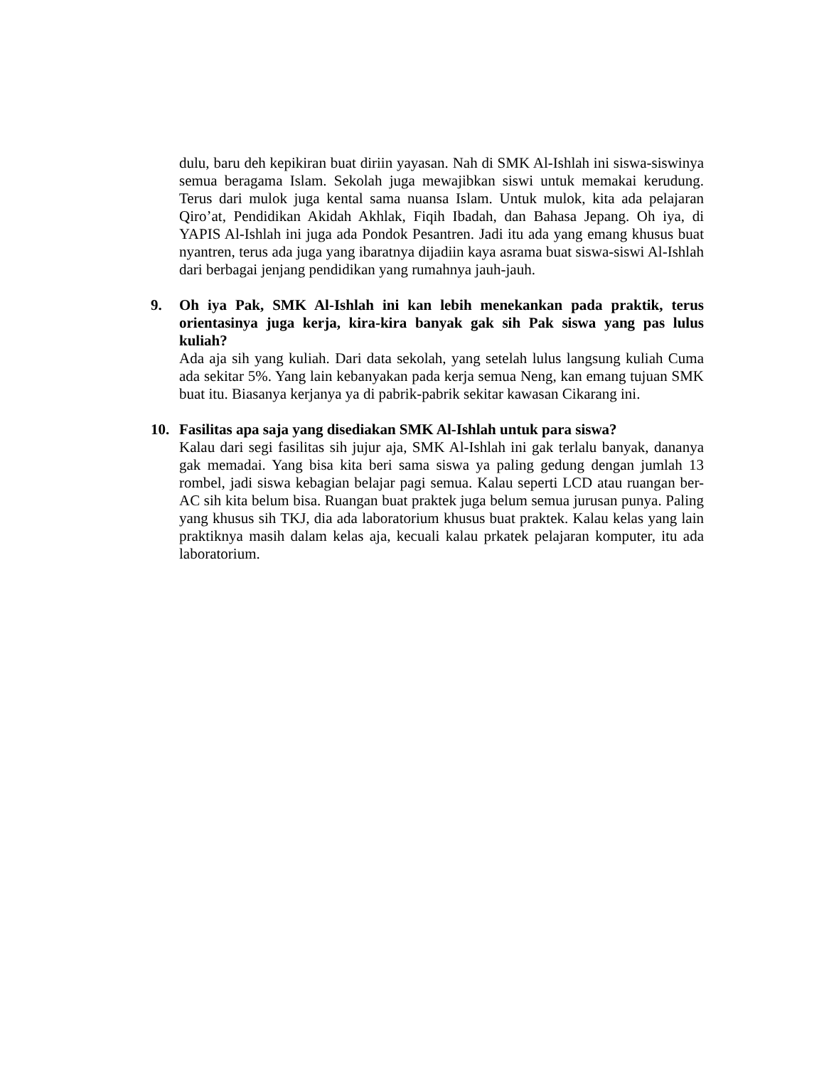dulu, baru deh kepikiran buat diriin yayasan. Nah di SMK Al-Ishlah ini siswa-siswinya semua beragama Islam. Sekolah juga mewajibkan siswi untuk memakai kerudung. Terus dari mulok juga kental sama nuansa Islam. Untuk mulok, kita ada pelajaran Qiro’at, Pendidikan Akidah Akhlak, Fiqih Ibadah, dan Bahasa Jepang. Oh iya, di YAPIS Al-Ishlah ini juga ada Pondok Pesantren. Jadi itu ada yang emang khusus buat nyantren, terus ada juga yang ibaratnya dijadiin kaya asrama buat siswa-siswi Al-Ishlah dari berbagai jenjang pendidikan yang rumahnya jauh-jauh.
9. Oh iya Pak, SMK Al-Ishlah ini kan lebih menekankan pada praktik, terus orientasinya juga kerja, kira-kira banyak gak sih Pak siswa yang pas lulus kuliah?
Ada aja sih yang kuliah. Dari data sekolah, yang setelah lulus langsung kuliah Cuma ada sekitar 5%. Yang lain kebanyakan pada kerja semua Neng, kan emang tujuan SMK buat itu. Biasanya kerjanya ya di pabrik-pabrik sekitar kawasan Cikarang ini.
10. Fasilitas apa saja yang disediakan SMK Al-Ishlah untuk para siswa?
Kalau dari segi fasilitas sih jujur aja, SMK Al-Ishlah ini gak terlalu banyak, dananya gak memadai. Yang bisa kita beri sama siswa ya paling gedung dengan jumlah 13 rombel, jadi siswa kebagian belajar pagi semua. Kalau seperti LCD atau ruangan ber-AC sih kita belum bisa. Ruangan buat praktek juga belum semua jurusan punya. Paling yang khusus sih TKJ, dia ada laboratorium khusus buat praktek. Kalau kelas yang lain praktiknya masih dalam kelas aja, kecuali kalau prkatek pelajaran komputer, itu ada laboratorium.